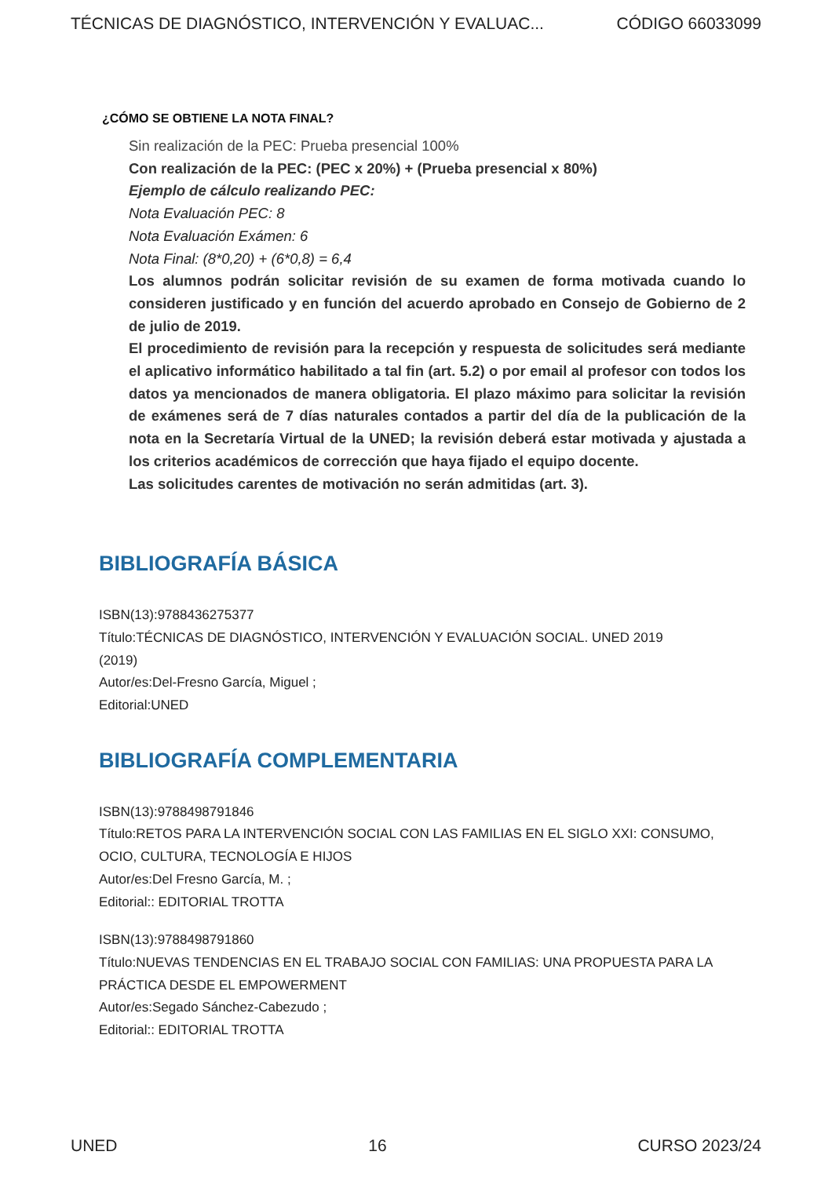TÉCNICAS DE DIAGNÓSTICO, INTERVENCIÓN Y EVALUAC... CÓDIGO 66033099
¿CÓMO SE OBTIENE LA NOTA FINAL?
Sin realización de la PEC: Prueba presencial 100%
Con realización de la PEC: (PEC x 20%) + (Prueba presencial x 80%)
Ejemplo de cálculo realizando PEC:
Nota Evaluación PEC: 8
Nota Evaluación Exámen: 6
Nota Final: (8*0,20) + (6*0,8) = 6,4
Los alumnos podrán solicitar revisión de su examen de forma motivada cuando lo consideren justificado y en función del acuerdo aprobado en Consejo de Gobierno de 2 de julio de 2019.
El procedimiento de revisión para la recepción y respuesta de solicitudes será mediante el aplicativo informático habilitado a tal fin (art. 5.2) o por email al profesor con todos los datos ya mencionados de manera obligatoria. El plazo máximo para solicitar la revisión de exámenes será de 7 días naturales contados a partir del día de la publicación de la nota en la Secretaría Virtual de la UNED; la revisión deberá estar motivada y ajustada a los criterios académicos de corrección que haya fijado el equipo docente.
Las solicitudes carentes de motivación no serán admitidas (art. 3).
BIBLIOGRAFÍA BÁSICA
ISBN(13):9788436275377
Título:TÉCNICAS DE DIAGNÓSTICO, INTERVENCIÓN Y EVALUACIÓN SOCIAL. UNED 2019
(2019)
Autor/es:Del-Fresno García, Miguel ;
Editorial:UNED
BIBLIOGRAFÍA COMPLEMENTARIA
ISBN(13):9788498791846
Título:RETOS PARA LA INTERVENCIÓN SOCIAL CON LAS FAMILIAS EN EL SIGLO XXI: CONSUMO, OCIO, CULTURA, TECNOLOGÍA E HIJOS
Autor/es:Del Fresno García, M. ;
Editorial:: EDITORIAL TROTTA
ISBN(13):9788498791860
Título:NUEVAS TENDENCIAS EN EL TRABAJO SOCIAL CON FAMILIAS: UNA PROPUESTA PARA LA PRÁCTICA DESDE EL EMPOWERMENT
Autor/es:Segado Sánchez-Cabezudo ;
Editorial:: EDITORIAL TROTTA
UNED 16 CURSO 2023/24